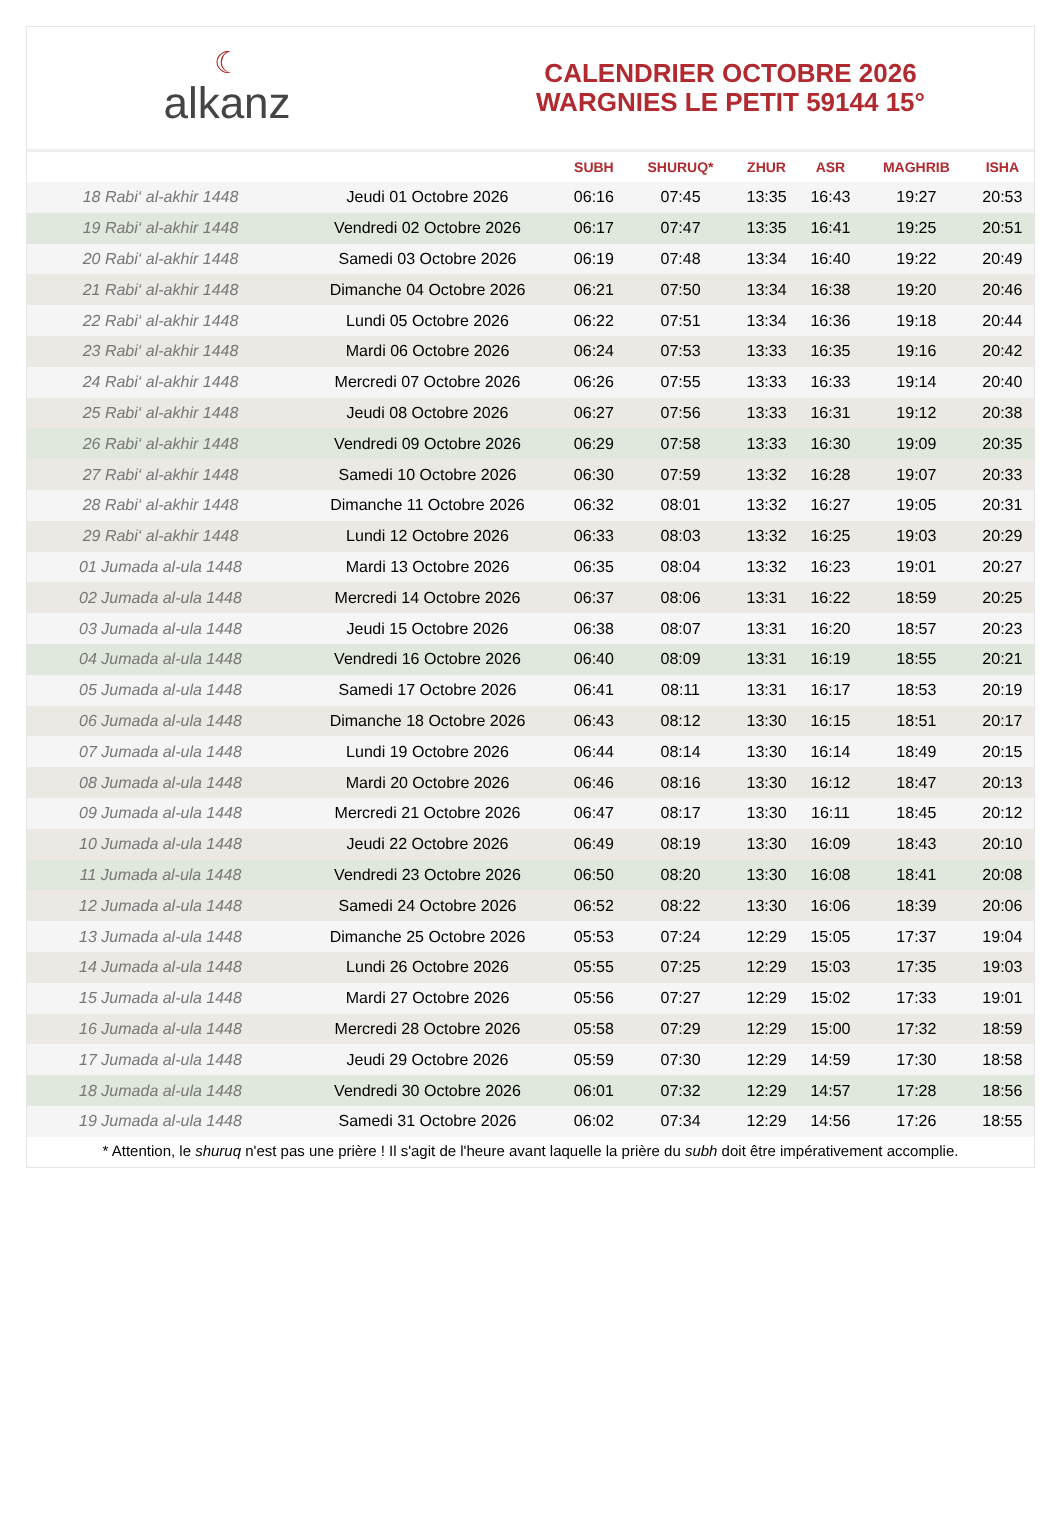☾
alkanz
CALENDRIER OCTOBRE 2026
WARGNIES LE PETIT 59144 15°
| | | SUBH | SHURUQ* | ZHUR | ASR | MAGHRIB | ISHA |
| --- | --- | --- | --- | --- | --- | --- | --- |
| 18 Rabi‘ al-akhir 1448 | Jeudi 01 Octobre 2026 | 06:16 | 07:45 | 13:35 | 16:43 | 19:27 | 20:53 |
| 19 Rabi‘ al-akhir 1448 | Vendredi 02 Octobre 2026 | 06:17 | 07:47 | 13:35 | 16:41 | 19:25 | 20:51 |
| 20 Rabi‘ al-akhir 1448 | Samedi 03 Octobre 2026 | 06:19 | 07:48 | 13:34 | 16:40 | 19:22 | 20:49 |
| 21 Rabi‘ al-akhir 1448 | Dimanche 04 Octobre 2026 | 06:21 | 07:50 | 13:34 | 16:38 | 19:20 | 20:46 |
| 22 Rabi‘ al-akhir 1448 | Lundi 05 Octobre 2026 | 06:22 | 07:51 | 13:34 | 16:36 | 19:18 | 20:44 |
| 23 Rabi‘ al-akhir 1448 | Mardi 06 Octobre 2026 | 06:24 | 07:53 | 13:33 | 16:35 | 19:16 | 20:42 |
| 24 Rabi‘ al-akhir 1448 | Mercredi 07 Octobre 2026 | 06:26 | 07:55 | 13:33 | 16:33 | 19:14 | 20:40 |
| 25 Rabi‘ al-akhir 1448 | Jeudi 08 Octobre 2026 | 06:27 | 07:56 | 13:33 | 16:31 | 19:12 | 20:38 |
| 26 Rabi‘ al-akhir 1448 | Vendredi 09 Octobre 2026 | 06:29 | 07:58 | 13:33 | 16:30 | 19:09 | 20:35 |
| 27 Rabi‘ al-akhir 1448 | Samedi 10 Octobre 2026 | 06:30 | 07:59 | 13:32 | 16:28 | 19:07 | 20:33 |
| 28 Rabi‘ al-akhir 1448 | Dimanche 11 Octobre 2026 | 06:32 | 08:01 | 13:32 | 16:27 | 19:05 | 20:31 |
| 29 Rabi‘ al-akhir 1448 | Lundi 12 Octobre 2026 | 06:33 | 08:03 | 13:32 | 16:25 | 19:03 | 20:29 |
| 01 Jumada al-ula 1448 | Mardi 13 Octobre 2026 | 06:35 | 08:04 | 13:32 | 16:23 | 19:01 | 20:27 |
| 02 Jumada al-ula 1448 | Mercredi 14 Octobre 2026 | 06:37 | 08:06 | 13:31 | 16:22 | 18:59 | 20:25 |
| 03 Jumada al-ula 1448 | Jeudi 15 Octobre 2026 | 06:38 | 08:07 | 13:31 | 16:20 | 18:57 | 20:23 |
| 04 Jumada al-ula 1448 | Vendredi 16 Octobre 2026 | 06:40 | 08:09 | 13:31 | 16:19 | 18:55 | 20:21 |
| 05 Jumada al-ula 1448 | Samedi 17 Octobre 2026 | 06:41 | 08:11 | 13:31 | 16:17 | 18:53 | 20:19 |
| 06 Jumada al-ula 1448 | Dimanche 18 Octobre 2026 | 06:43 | 08:12 | 13:30 | 16:15 | 18:51 | 20:17 |
| 07 Jumada al-ula 1448 | Lundi 19 Octobre 2026 | 06:44 | 08:14 | 13:30 | 16:14 | 18:49 | 20:15 |
| 08 Jumada al-ula 1448 | Mardi 20 Octobre 2026 | 06:46 | 08:16 | 13:30 | 16:12 | 18:47 | 20:13 |
| 09 Jumada al-ula 1448 | Mercredi 21 Octobre 2026 | 06:47 | 08:17 | 13:30 | 16:11 | 18:45 | 20:12 |
| 10 Jumada al-ula 1448 | Jeudi 22 Octobre 2026 | 06:49 | 08:19 | 13:30 | 16:09 | 18:43 | 20:10 |
| 11 Jumada al-ula 1448 | Vendredi 23 Octobre 2026 | 06:50 | 08:20 | 13:30 | 16:08 | 18:41 | 20:08 |
| 12 Jumada al-ula 1448 | Samedi 24 Octobre 2026 | 06:52 | 08:22 | 13:30 | 16:06 | 18:39 | 20:06 |
| 13 Jumada al-ula 1448 | Dimanche 25 Octobre 2026 | 05:53 | 07:24 | 12:29 | 15:05 | 17:37 | 19:04 |
| 14 Jumada al-ula 1448 | Lundi 26 Octobre 2026 | 05:55 | 07:25 | 12:29 | 15:03 | 17:35 | 19:03 |
| 15 Jumada al-ula 1448 | Mardi 27 Octobre 2026 | 05:56 | 07:27 | 12:29 | 15:02 | 17:33 | 19:01 |
| 16 Jumada al-ula 1448 | Mercredi 28 Octobre 2026 | 05:58 | 07:29 | 12:29 | 15:00 | 17:32 | 18:59 |
| 17 Jumada al-ula 1448 | Jeudi 29 Octobre 2026 | 05:59 | 07:30 | 12:29 | 14:59 | 17:30 | 18:58 |
| 18 Jumada al-ula 1448 | Vendredi 30 Octobre 2026 | 06:01 | 07:32 | 12:29 | 14:57 | 17:28 | 18:56 |
| 19 Jumada al-ula 1448 | Samedi 31 Octobre 2026 | 06:02 | 07:34 | 12:29 | 14:56 | 17:26 | 18:55 |
* Attention, le shuruq n'est pas une prière ! Il s'agit de l'heure avant laquelle la prière du subh doit être impérativement accomplie.